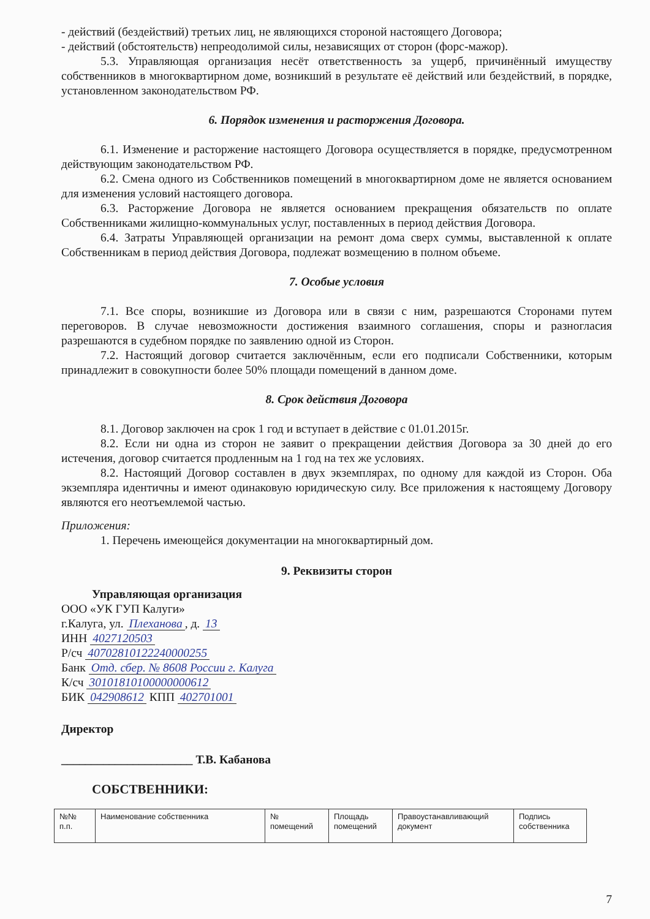- действий (бездействий) третьих лиц, не являющихся стороной настоящего Договора;
- действий (обстоятельств) непреодолимой силы, независящих от сторон (форс-мажор).
5.3. Управляющая организация несёт ответственность за ущерб, причинённый имуществу собственников в многоквартирном доме, возникший в результате её действий или бездействий, в порядке, установленном законодательством РФ.
6. Порядок изменения и расторжения Договора.
6.1. Изменение и расторжение настоящего Договора осуществляется в порядке, предусмотренном действующим законодательством РФ.
6.2. Смена одного из Собственников помещений в многоквартирном доме не является основанием для изменения условий настоящего договора.
6.3. Расторжение Договора не является основанием прекращения обязательств по оплате Собственниками жилищно-коммунальных услуг, поставленных в период действия Договора.
6.4. Затраты Управляющей организации на ремонт дома сверх суммы, выставленной к оплате Собственникам в период действия Договора, подлежат возмещению в полном объеме.
7. Особые условия
7.1. Все споры, возникшие из Договора или в связи с ним, разрешаются Сторонами путем переговоров. В случае невозможности достижения взаимного соглашения, споры и разногласия разрешаются в судебном порядке по заявлению одной из Сторон.
7.2. Настоящий договор считается заключённым, если его подписали Собственники, которым принадлежит в совокупности более 50% площади помещений в данном доме.
8. Срок действия Договора
8.1. Договор заключен на срок 1 год и вступает в действие с 01.01.2015г.
8.2. Если ни одна из сторон не заявит о прекращении действия Договора за 30 дней до его истечения, договор считается продленным на 1 год на тех же условиях.
8.2. Настоящий Договор составлен в двух экземплярах, по одному для каждой из Сторон. Оба экземпляра идентичны и имеют одинаковую юридическую силу. Все приложения к настоящему Договору являются его неотъемлемой частью.
Приложения:
1. Перечень имеющейся документации на многоквартирный дом.
9. Реквизиты сторон
Управляющая организация
ООО «УК ГУП Калуги»
г.Калуга, ул. Плеханова, д. 13
ИНН 4027120503
Р/сч 40702810122240000255
Банк Отд. сбер. № 8608 России г. Калуга
К/сч 30101810100000000612
БИК 042908612 КПП 402701001
Директор
______________________ Т.В. Кабанова
СОБСТВЕННИКИ:
| №№ п.п. | Наименование собственника | № помещений | Площадь помещений | Правоустанавливающий документ | Подпись собственника |
7